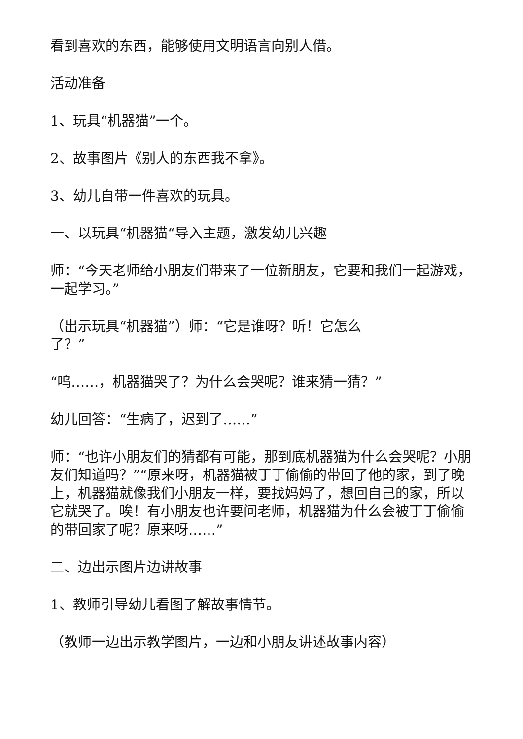看到喜欢的东西，能够使用文明语言向别人借。
活动准备
1、玩具“机器猫”一个。
2、故事图片《别人的东西我不拿》。
3、幼儿自带一件喜欢的玩具。
一、以玩具“机器猫“导入主题，激发幼儿兴趣
师：“今天老师给小朋友们带来了一位新朋友，它要和我们一起游戏，一起学习。”
（出示玩具“机器猫”）师：“它是谁呀？听！它怎么
了？”
“呜……，机器猫哭了？为什么会哭呢？谁来猜一猜？”
幼儿回答：“生病了，迟到了……”
师：“也许小朋友们的猜都有可能，那到底机器猫为什么会哭呢？小朋友们知道吗？”“原来呀，机器猫被丁丁偷偷的带回了他的家，到了晚上，机器猫就像我们小朋友一样，要找妈妈了，想回自己的家，所以它就哭了。唉！有小朋友也许要问老师，机器猫为什么会被丁丁偷偷的带回家了呢？原来呀……”
二、边出示图片边讲故事
1、教师引导幼儿看图了解故事情节。
（教师一边出示教学图片，一边和小朋友讲述故事内容）